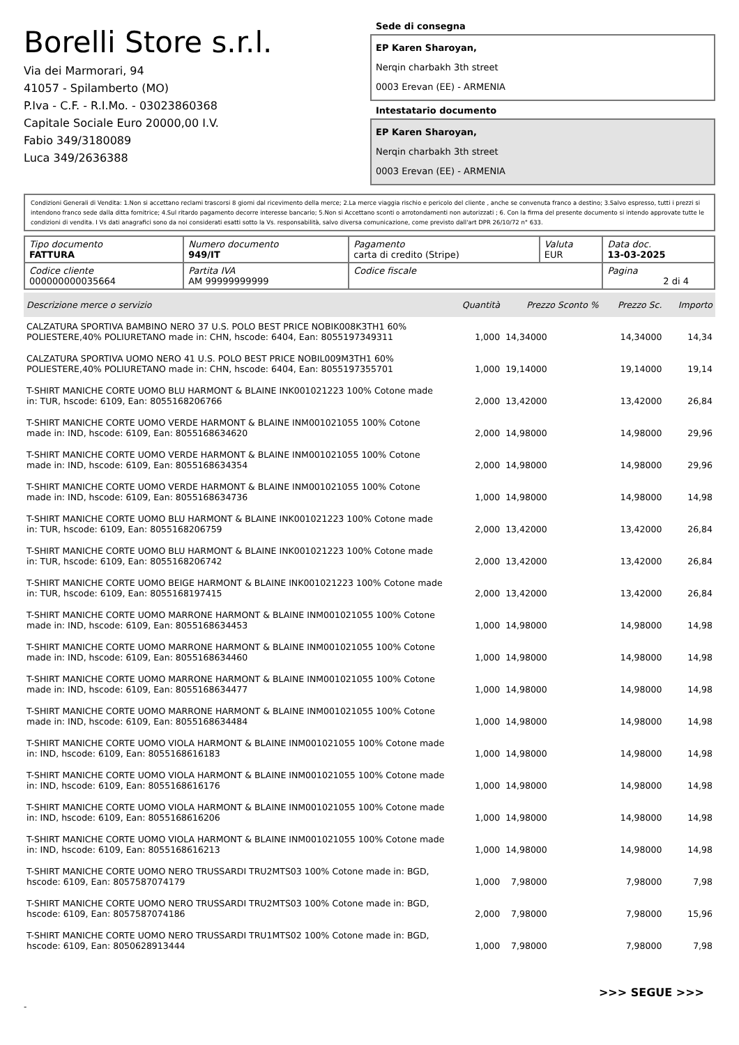Borelli Store s.r.l.
Via dei Marmorari, 94
41057 - Spilamberto (MO)
P.Iva - C.F. - R.I.Mo. - 03023860368
Capitale Sociale Euro 20000,00 I.V.
Fabio 349/3180089
Luca 349/2636388
Sede di consegna
EP Karen Sharoyan,
Nerqin charbakh 3th street
0003 Erevan (EE) - ARMENIA
Intestatario documento
EP Karen Sharoyan,
Nerqin charbakh 3th street
0003 Erevan (EE) - ARMENIA
Condizioni Generali di Vendita: 1.Non si accettano reclami trascorsi 8 giorni dal ricevimento della merce; 2.La merce viaggia rischio e pericolo del cliente , anche se convenuta franco a destino; 3.Salvo espresso, tutti i prezzi si intendono franco sede dalla ditta fornitrice; 4.Sul ritardo pagamento decorre interesse bancario; 5.Non si Accettano sconti o arrotondamenti non autorizzati ; 6. Con la firma del presente documento si intendo approvate tutte le condizioni di vendita. I Vs dati anagrafici sono da noi considerati esatti sotto la Vs. responsabilità, salvo diversa comunicazione, come previsto dall'art DPR 26/10/72 n° 633.
| Tipo documento FATTURA | Numero documento 949/IT | Pagamento carta di credito (Stripe) | Valuta EUR | Data doc. 13-03-2025 |
| Codice cliente 000000000035664 | Partita IVA AM 99999999999 | Codice fiscale | | Pagina 2 di 4 |
| Descrizione merce o servizio | Quantità | Prezzo Sconto % | Prezzo Sc. | Importo |
| --- | --- | --- | --- | --- |
| CALZATURA SPORTIVA BAMBINO NERO 37 U.S. POLO BEST PRICE NOBIK008K3TH1 60% POLIESTERE,40% POLIURETANO made in: CHN, hscode: 6404, Ean: 8055197349311 | 1,000 | 14,34000 | 14,34000 | 14,34 |
| CALZATURA SPORTIVA UOMO NERO 41 U.S. POLO BEST PRICE NOBIL009M3TH1 60% POLIESTERE,40% POLIURETANO made in: CHN, hscode: 6404, Ean: 8055197355701 | 1,000 | 19,14000 | 19,14000 | 19,14 |
| T-SHIRT MANICHE CORTE UOMO BLU HARMONT & BLAINE INK001021223 100% Cotone made in: TUR, hscode: 6109, Ean: 8055168206766 | 2,000 | 13,42000 | 13,42000 | 26,84 |
| T-SHIRT MANICHE CORTE UOMO VERDE HARMONT & BLAINE INM001021055 100% Cotone made in: IND, hscode: 6109, Ean: 8055168634620 | 2,000 | 14,98000 | 14,98000 | 29,96 |
| T-SHIRT MANICHE CORTE UOMO VERDE HARMONT & BLAINE INM001021055 100% Cotone made in: IND, hscode: 6109, Ean: 8055168634354 | 2,000 | 14,98000 | 14,98000 | 29,96 |
| T-SHIRT MANICHE CORTE UOMO VERDE HARMONT & BLAINE INM001021055 100% Cotone made in: IND, hscode: 6109, Ean: 8055168634736 | 1,000 | 14,98000 | 14,98000 | 14,98 |
| T-SHIRT MANICHE CORTE UOMO BLU HARMONT & BLAINE INK001021223 100% Cotone made in: TUR, hscode: 6109, Ean: 8055168206759 | 2,000 | 13,42000 | 13,42000 | 26,84 |
| T-SHIRT MANICHE CORTE UOMO BLU HARMONT & BLAINE INK001021223 100% Cotone made in: TUR, hscode: 6109, Ean: 8055168206742 | 2,000 | 13,42000 | 13,42000 | 26,84 |
| T-SHIRT MANICHE CORTE UOMO BEIGE HARMONT & BLAINE INK001021223 100% Cotone made in: TUR, hscode: 6109, Ean: 8055168197415 | 2,000 | 13,42000 | 13,42000 | 26,84 |
| T-SHIRT MANICHE CORTE UOMO MARRONE HARMONT & BLAINE INM001021055 100% Cotone made in: IND, hscode: 6109, Ean: 8055168634453 | 1,000 | 14,98000 | 14,98000 | 14,98 |
| T-SHIRT MANICHE CORTE UOMO MARRONE HARMONT & BLAINE INM001021055 100% Cotone made in: IND, hscode: 6109, Ean: 8055168634460 | 1,000 | 14,98000 | 14,98000 | 14,98 |
| T-SHIRT MANICHE CORTE UOMO MARRONE HARMONT & BLAINE INM001021055 100% Cotone made in: IND, hscode: 6109, Ean: 8055168634477 | 1,000 | 14,98000 | 14,98000 | 14,98 |
| T-SHIRT MANICHE CORTE UOMO MARRONE HARMONT & BLAINE INM001021055 100% Cotone made in: IND, hscode: 6109, Ean: 8055168634484 | 1,000 | 14,98000 | 14,98000 | 14,98 |
| T-SHIRT MANICHE CORTE UOMO VIOLA HARMONT & BLAINE INM001021055 100% Cotone made in: IND, hscode: 6109, Ean: 8055168616183 | 1,000 | 14,98000 | 14,98000 | 14,98 |
| T-SHIRT MANICHE CORTE UOMO VIOLA HARMONT & BLAINE INM001021055 100% Cotone made in: IND, hscode: 6109, Ean: 8055168616176 | 1,000 | 14,98000 | 14,98000 | 14,98 |
| T-SHIRT MANICHE CORTE UOMO VIOLA HARMONT & BLAINE INM001021055 100% Cotone made in: IND, hscode: 6109, Ean: 8055168616206 | 1,000 | 14,98000 | 14,98000 | 14,98 |
| T-SHIRT MANICHE CORTE UOMO VIOLA HARMONT & BLAINE INM001021055 100% Cotone made in: IND, hscode: 6109, Ean: 8055168616213 | 1,000 | 14,98000 | 14,98000 | 14,98 |
| T-SHIRT MANICHE CORTE UOMO NERO TRUSSARDI TRU2MTS03 100% Cotone made in: BGD, hscode: 6109, Ean: 8057587074179 | 1,000 | 7,98000 | 7,98000 | 7,98 |
| T-SHIRT MANICHE CORTE UOMO NERO TRUSSARDI TRU2MTS03 100% Cotone made in: BGD, hscode: 6109, Ean: 8057587074186 | 2,000 | 7,98000 | 7,98000 | 15,96 |
| T-SHIRT MANICHE CORTE UOMO NERO TRUSSARDI TRU1MTS02 100% Cotone made in: BGD, hscode: 6109, Ean: 8050628913444 | 1,000 | 7,98000 | 7,98000 | 7,98 |
>>> SEGUE >>>
-